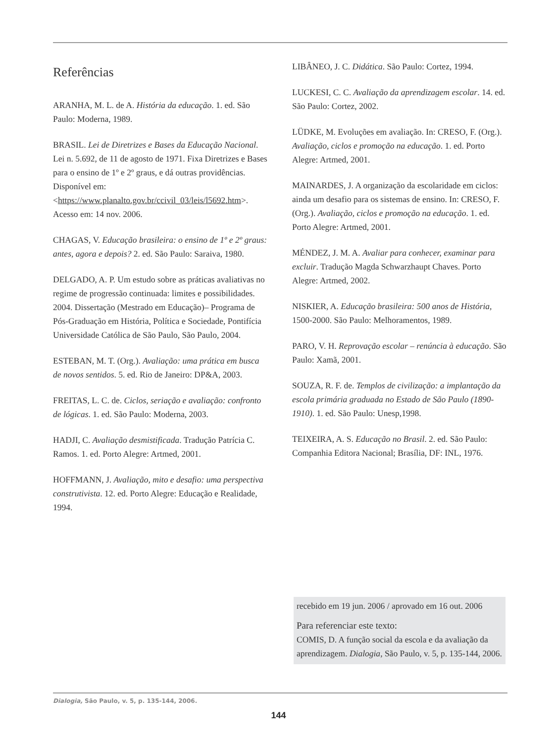Referências
ARANHA, M. L. de A. História da educação. 1. ed. São Paulo: Moderna, 1989.
BRASIL. Lei de Diretrizes e Bases da Educação Nacional. Lei n. 5.692, de 11 de agosto de 1971. Fixa Diretrizes e Bases para o ensino de 1º e 2º graus, e dá outras providências. Disponível em: <https://www.planalto.gov.br/ccivil_03/leis/l5692.htm>. Acesso em: 14 nov. 2006.
CHAGAS, V. Educação brasileira: o ensino de 1º e 2º graus: antes, agora e depois? 2. ed. São Paulo: Saraiva, 1980.
DELGADO, A. P. Um estudo sobre as práticas avaliativas no regime de progressão continuada: limites e possibilidades. 2004. Dissertação (Mestrado em Educação)– Programa de Pós-Graduação em História, Política e Sociedade, Pontifícia Universidade Católica de São Paulo, São Paulo, 2004.
ESTEBAN, M. T. (Org.). Avaliação: uma prática em busca de novos sentidos. 5. ed. Rio de Janeiro: DP&A, 2003.
FREITAS, L. C. de. Ciclos, seriação e avaliação: confronto de lógicas. 1. ed. São Paulo: Moderna, 2003.
HADJI, C. Avaliação desmistificada. Tradução Patrícia C. Ramos. 1. ed. Porto Alegre: Artmed, 2001.
HOFFMANN, J. Avaliação, mito e desafio: uma perspectiva construtivista. 12. ed. Porto Alegre: Educação e Realidade, 1994.
LIBÂNEO, J. C. Didática. São Paulo: Cortez, 1994.
LUCKESI, C. C. Avaliação da aprendizagem escolar. 14. ed. São Paulo: Cortez, 2002.
LÜDKE, M. Evoluções em avaliação. In: CRESO, F. (Org.). Avaliação, ciclos e promoção na educação. 1. ed. Porto Alegre: Artmed, 2001.
MAINARDES, J. A organização da escolaridade em ciclos: ainda um desafio para os sistemas de ensino. In: CRESO, F. (Org.). Avaliação, ciclos e promoção na educação. 1. ed. Porto Alegre: Artmed, 2001.
MÉNDEZ, J. M. A. Avaliar para conhecer, examinar para excluir. Tradução Magda Schwarzhaupt Chaves. Porto Alegre: Artmed, 2002.
NISKIER, A. Educação brasileira: 500 anos de História, 1500-2000. São Paulo: Melhoramentos, 1989.
PARO, V. H. Reprovação escolar – renúncia à educação. São Paulo: Xamã, 2001.
SOUZA, R. F. de. Templos de civilização: a implantação da escola primária graduada no Estado de São Paulo (1890-1910). 1. ed. São Paulo: Unesp,1998.
TEIXEIRA, A. S. Educação no Brasil. 2. ed. São Paulo: Companhia Editora Nacional; Brasília, DF: INL, 1976.
recebido em 19 jun. 2006 / aprovado em 16 out. 2006
Para referenciar este texto:
COMIS, D. A função social da escola e da avaliação da aprendizagem. Dialogia, São Paulo, v. 5, p. 135-144, 2006.
Dialogia, São Paulo, v. 5, p. 135-144, 2006.
144